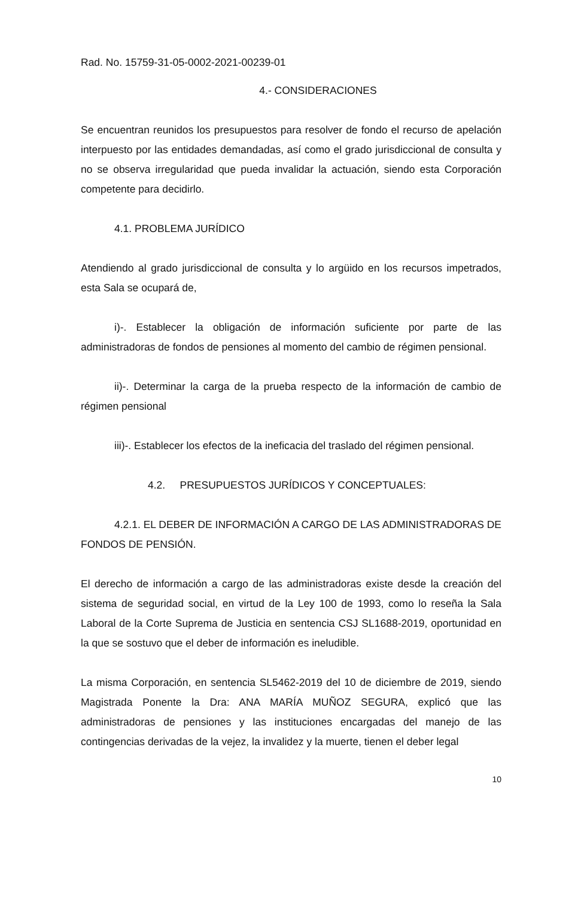Rad. No. 15759-31-05-0002-2021-00239-01
4.- CONSIDERACIONES
Se encuentran reunidos los presupuestos para resolver de fondo el recurso de apelación interpuesto por las entidades demandadas, así como el grado jurisdiccional de consulta y no se observa irregularidad que pueda invalidar la actuación, siendo esta Corporación competente para decidirlo.
4.1. PROBLEMA JURÍDICO
Atendiendo al grado jurisdiccional de consulta y lo argüido en los recursos impetrados, esta Sala se ocupará de,
i)-. Establecer la obligación de información suficiente por parte de las administradoras de fondos de pensiones al momento del cambio de régimen pensional.
ii)-. Determinar la carga de la prueba respecto de la información de cambio de régimen pensional
iii)-. Establecer los efectos de la ineficacia del traslado del régimen pensional.
4.2. PRESUPUESTOS JURÍDICOS Y CONCEPTUALES:
4.2.1. EL DEBER DE INFORMACIÓN A CARGO DE LAS ADMINISTRADORAS DE FONDOS DE PENSIÓN.
El derecho de información a cargo de las administradoras existe desde la creación del sistema de seguridad social, en virtud de la Ley 100 de 1993, como lo reseña la Sala Laboral de la Corte Suprema de Justicia en sentencia CSJ SL1688-2019, oportunidad en la que se sostuvo que el deber de información es ineludible.
La misma Corporación, en sentencia SL5462-2019 del 10 de diciembre de 2019, siendo Magistrada Ponente la Dra: ANA MARÍA MUÑOZ SEGURA, explicó que las administradoras de pensiones y las instituciones encargadas del manejo de las contingencias derivadas de la vejez, la invalidez y la muerte, tienen el deber legal
10